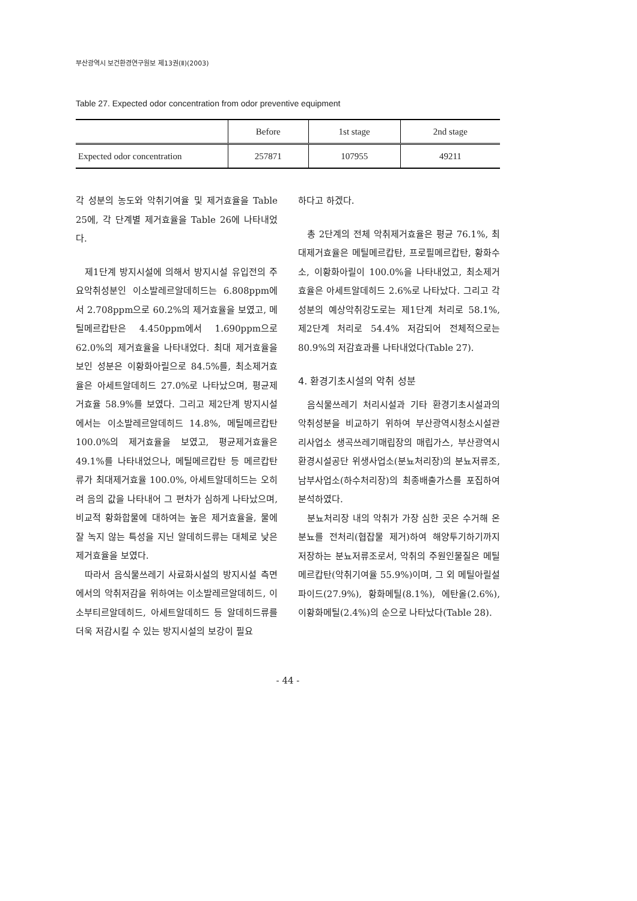부산광역시 보건환경연구원보 제13권(Ⅱ)(2003)
Table 27. Expected odor concentration from odor preventive equipment
| | Before | 1st stage | 2nd stage |
| --- | --- | --- | --- |
| Expected odor concentration | 257871 | 107955 | 49211 |
각 성분의 농도와 악취기여율 및 제거효율을 Table 25에, 각 단계별 제거효율을 Table 26에 나타내었다.
제1단계 방지시설에 의해서 방지시설 유입전의 주요악취성분인 이소발레르알데히드는 6.808ppm에서 2.708ppm으로 60.2%의 제거효율을 보였고, 메틸메르캅탄은 4.450ppm에서 1.690ppm으로 62.0%의 제거효율을 나타내었다. 최대 제거효율을 보인 성분은 이황화아릴으로 84.5%를, 최소제거효율은 아세트알데히드 27.0%로 나타났으며, 평균제거효율 58.9%를 보였다. 그리고 제2단계 방지시설에서는 이소발레르알데히드 14.8%, 메틸메르캅탄 100.0%의 제거효율을 보였고, 평균제거효율은 49.1%를 나타내었으나, 메틸메르캅탄 등 메르캅탄류가 최대제거효율 100.0%, 아세트알데히드는 오히려 음의 값을 나타내어 그 편차가 심하게 나타났으며, 비교적 황화합물에 대하여는 높은 제거효율을, 물에 잘 녹지 않는 특성을 지닌 알데히드류는 대체로 낮은 제거효율을 보였다.
따라서 음식물쓰레기 사료화시설의 방지시설 측면에서의 악취저감을 위하여는 이소발레르알데히드, 이소부티르알데히드, 아세트알데히드 등 알데히드류를 더욱 저감시킬 수 있는 방지시설의 보강이 필요
하다고 하겠다.
총 2단계의 전체 악취제거효율은 평균 76.1%, 최대제거효율은 메틸메르캅탄, 프로필메르캅탄, 황화수소, 이황화아릴이 100.0%을 나타내었고, 최소제거효율은 아세트알데히드 2.6%로 나타났다. 그리고 각 성분의 예상악취강도로는 제1단계 처리로 58.1%, 제2단계 처리로 54.4% 저감되어 전체적으로는 80.9%의 저감효과를 나타내었다(Table 27).
4. 환경기초시설의 악취 성분
음식물쓰레기 처리시설과 기타 환경기초시설과의 악취성분을 비교하기 위하여 부산광역시청소시설관리사업소 생곡쓰레기매립장의 매립가스, 부산광역시환경시설공단 위생사업소(분뇨처리장)의 분뇨저류조, 남부사업소(하수처리장)의 최종배출가스를 포집하여 분석하였다.
분뇨처리장 내의 악취가 가장 심한 곳은 수거해 온 분뇨를 전처리(협잡물 제거)하여 해양투기하기까지 저장하는 분뇨저류조로서, 악취의 주원인물질은 메틸메르캅탄(악취기여율 55.9%)이며, 그 외 메틸아릴설파이드(27.9%), 황화메틸(8.1%), 에탄올(2.6%), 이황화메틸(2.4%)의 순으로 나타났다(Table 28).
- 44 -